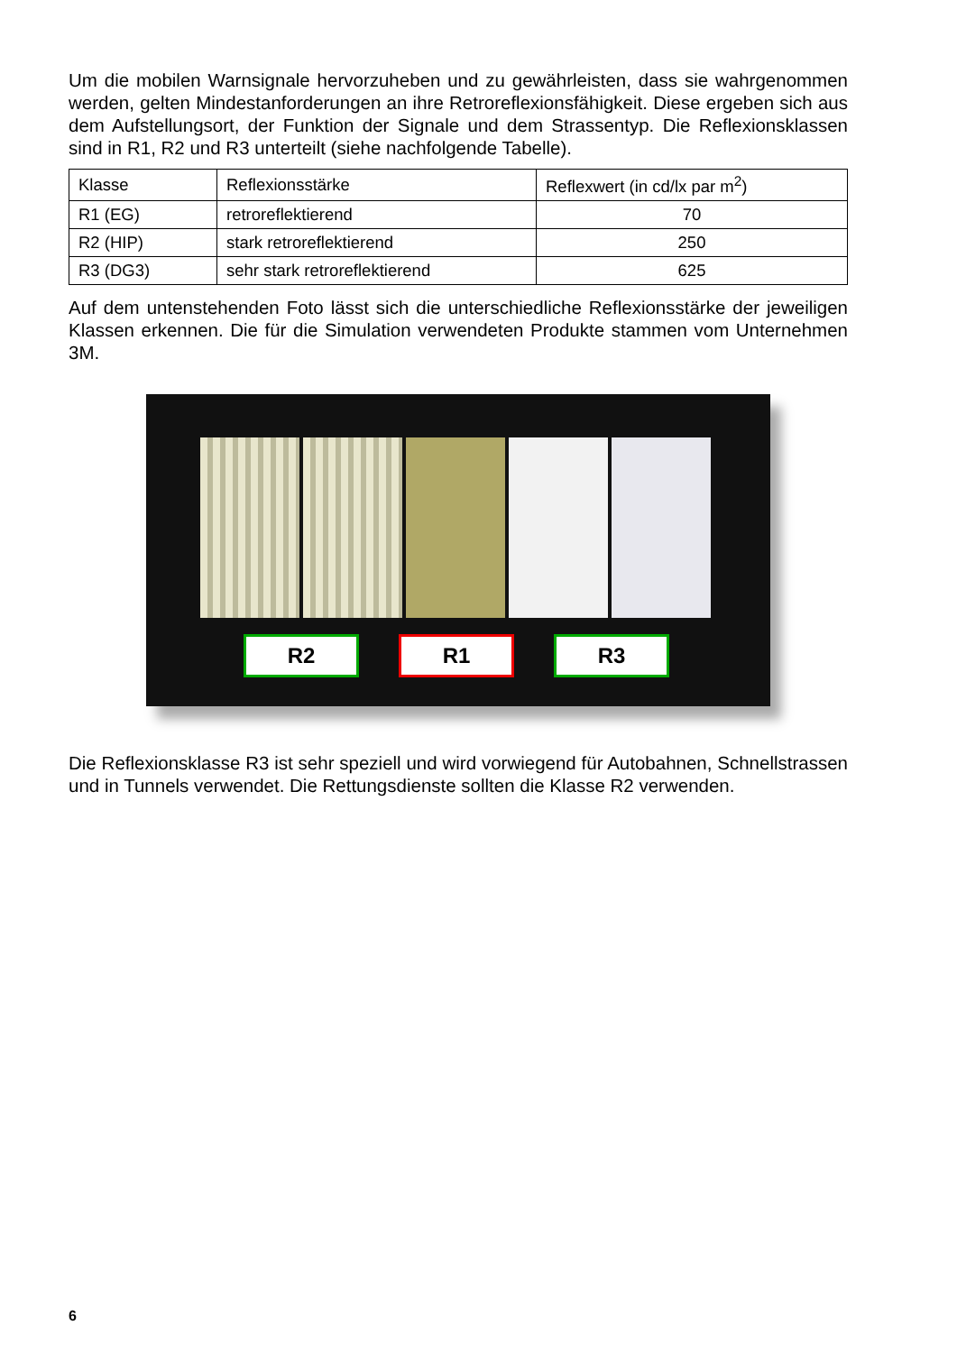Um die mobilen Warnsignale hervorzuheben und zu gewährleisten, dass sie wahrgenommen werden, gelten Mindestanforderungen an ihre Retroreflexionsfähigkeit. Diese ergeben sich aus dem Aufstellungsort, der Funktion der Signale und dem Strassentyp. Die Reflexionsklassen sind in R1, R2 und R3 unterteilt (siehe nachfolgende Tabelle).
| Klasse | Reflexionsstärke | Reflexwert (in cd/lx par m<sup>2</sup>) |
| R1 (EG) | retroreflektierend | 70 |
| R2 (HIP) | stark retroreflektierend | 250 |
| R3 (DG3) | sehr stark retroreflektierend | 625 |
Auf dem untenstehenden Foto lässt sich die unterschiedliche Reflexionsstärke der jeweiligen Klassen erkennen. Die für die Simulation verwendeten Produkte stammen vom Unternehmen 3M.
R2 R1 R3
Die Reflexionsklasse R3 ist sehr speziell und wird vorwiegend für Autobahnen, Schnellstrassen und in Tunnels verwendet. Die Rettungsdienste sollten die Klasse R2 verwenden.
6